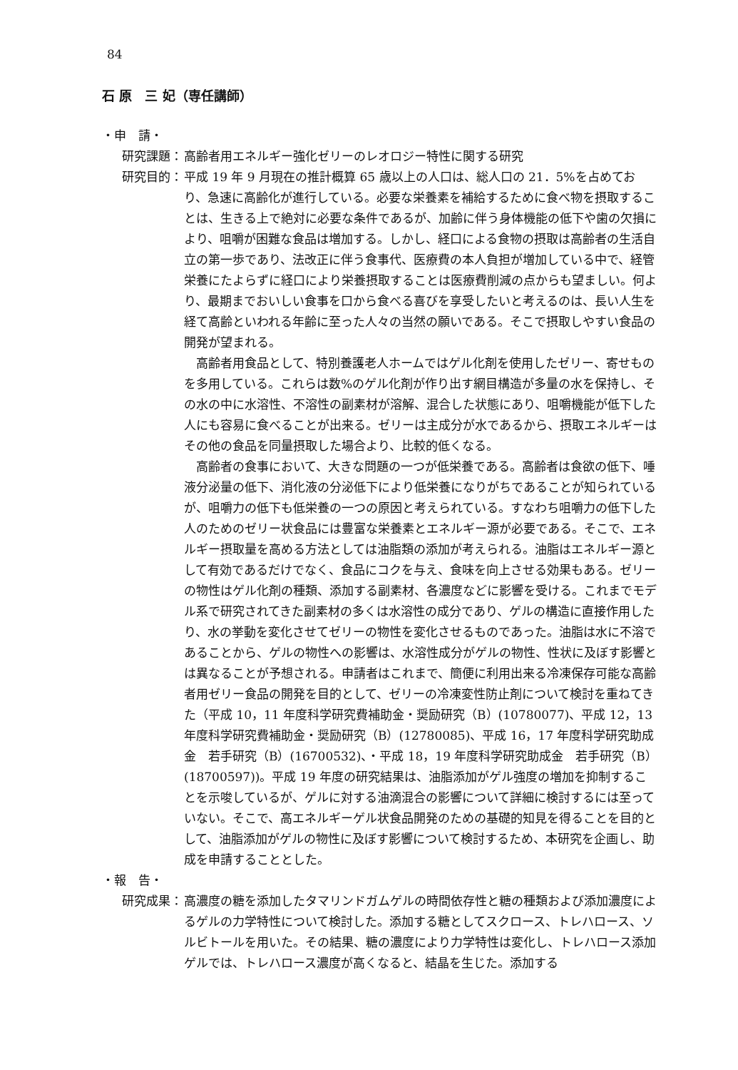84
石 原　三 妃（専任講師）
・申　請・
研究課題： 高齢者用エネルギー強化ゼリーのレオロジー特性に関する研究
研究目的： 平成 19 年 9 月現在の推計概算 65 歳以上の人口は、総人口の 21．5%を占めており、急速に高齢化が進行している。必要な栄養素を補給するために食べ物を摂取することは、生きる上で絶対に必要な条件であるが、加齢に伴う身体機能の低下や歯の欠損により、咀嚼が困難な食品は増加する。しかし、経口による食物の摂取は高齢者の生活自立の第一歩であり、法改正に伴う食事代、医療費の本人負担が増加している中で、経管栄養にたよらずに経口により栄養摂取することは医療費削減の点からも望ましい。何より、最期までおいしい食事を口から食べる喜びを享受したいと考えるのは、長い人生を経て高齢といわれる年齢に至った人々の当然の願いである。そこで摂取しやすい食品の開発が望まれる。
高齢者用食品として、特別養護老人ホームではゲル化剤を使用したゼリー、寄せものを多用している。これらは数%のゲル化剤が作り出す網目構造が多量の水を保持し、その水の中に水溶性、不溶性の副素材が溶解、混合した状態にあり、咀嚼機能が低下した人にも容易に食べることが出来る。ゼリーは主成分が水であるから、摂取エネルギーはその他の食品を同量摂取した場合より、比較的低くなる。
高齢者の食事において、大きな問題の一つが低栄養である。高齢者は食欲の低下、唾液分泌量の低下、消化液の分泌低下により低栄養になりがちであることが知られているが、咀嚼力の低下も低栄養の一つの原因と考えられている。すなわち咀嚼力の低下した人のためのゼリー状食品には豊富な栄養素とエネルギー源が必要である。そこで、エネルギー摂取量を高める方法としては油脂類の添加が考えられる。油脂はエネルギー源として有効であるだけでなく、食品にコクを与え、食味を向上させる効果もある。ゼリーの物性はゲル化剤の種類、添加する副素材、各濃度などに影響を受ける。これまでモデル系で研究されてきた副素材の多くは水溶性の成分であり、ゲルの構造に直接作用したり、水の挙動を変化させてゼリーの物性を変化させるものであった。油脂は水に不溶であることから、ゲルの物性への影響は、水溶性成分がゲルの物性、性状に及ぼす影響とは異なることが予想される。申請者はこれまで、簡便に利用出来る冷凍保存可能な高齢者用ゼリー食品の開発を目的として、ゼリーの冷凍変性防止剤について検討を重ねてきた（平成 10，11 年度科学研究費補助金・奨励研究（B）(10780077)、平成 12，13 年度科学研究費補助金・奨励研究（B）(12780085)、平成 16，17 年度科学研究助成金　若手研究（B）(16700532)、・平成 18，19 年度科学研究助成金　若手研究（B）(18700597))。平成 19 年度の研究結果は、油脂添加がゲル強度の増加を抑制することを示唆しているが、ゲルに対する油滴混合の影響について詳細に検討するには至っていない。そこで、高エネルギーゲル状食品開発のための基礎的知見を得ることを目的として、油脂添加がゲルの物性に及ぼす影響について検討するため、本研究を企画し、助成を申請することとした。
・報　告・
研究成果： 高濃度の糖を添加したタマリンドガムゲルの時間依存性と糖の種類および添加濃度によるゲルの力学特性について検討した。添加する糖としてスクロース、トレハロース、ソルビトールを用いた。その結果、糖の濃度により力学特性は変化し、トレハロース添加ゲルでは、トレハロース濃度が高くなると、結晶を生じた。添加する